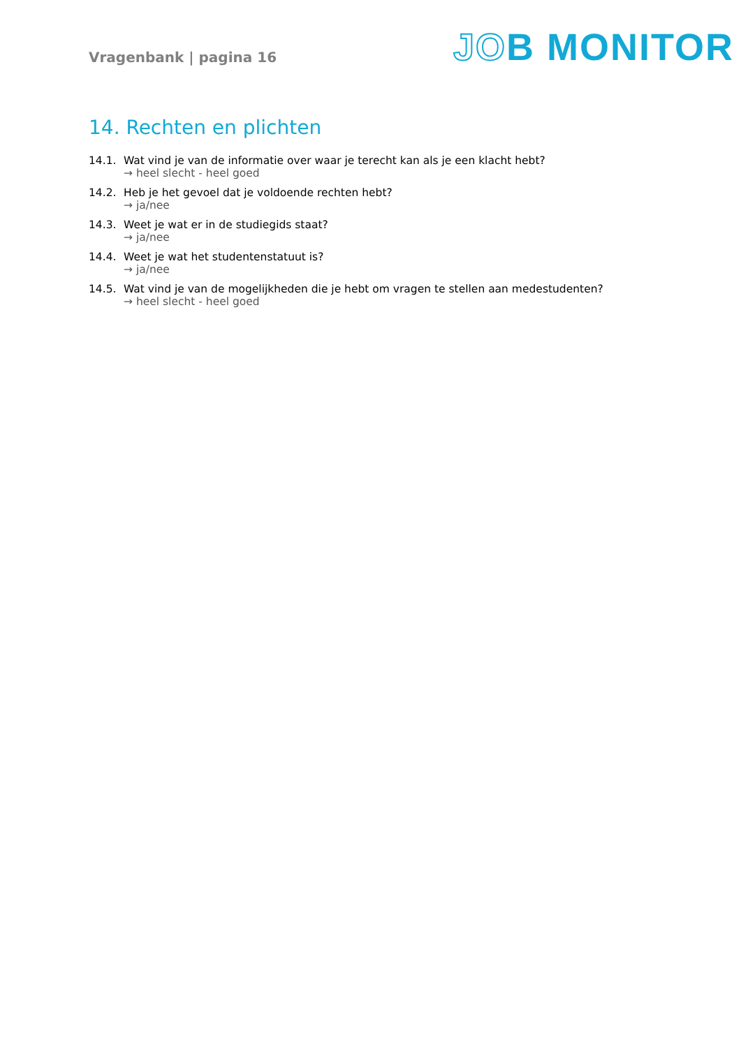Vragenbank | pagina 16
JOB MONITOR
14. Rechten en plichten
14.1. Wat vind je van de informatie over waar je terecht kan als je een klacht hebt?
→ heel slecht - heel goed
14.2. Heb je het gevoel dat je voldoende rechten hebt?
→ ja/nee
14.3. Weet je wat er in de studiegids staat?
→ ja/nee
14.4. Weet je wat het studentenstatuut is?
→ ja/nee
14.5. Wat vind je van de mogelijkheden die je hebt om vragen te stellen aan medestudenten?
→ heel slecht - heel goed